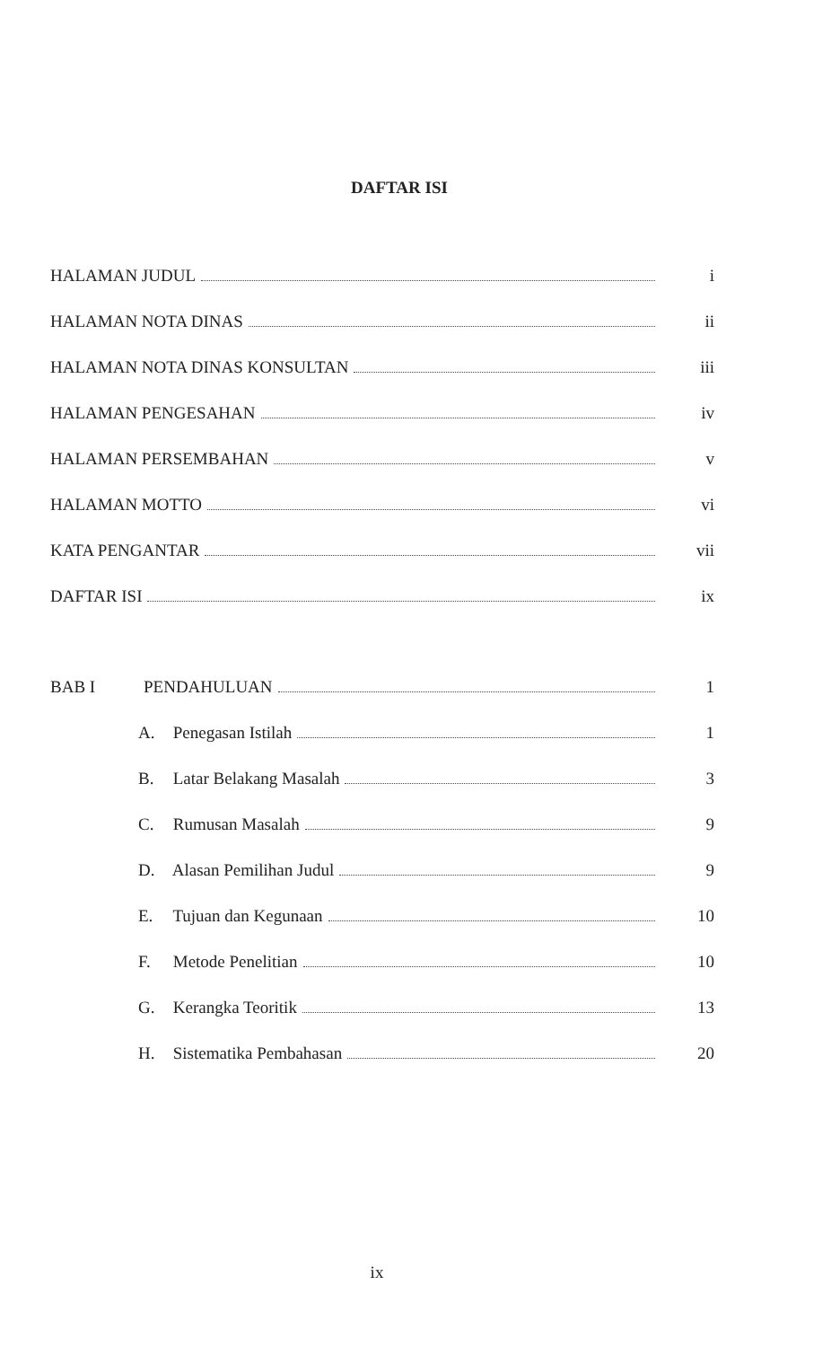DAFTAR ISI
HALAMAN JUDUL i
HALAMAN NOTA DINAS ii
HALAMAN NOTA DINAS KONSULTAN iii
HALAMAN PENGESAHAN iv
HALAMAN PERSEMBAHAN v
HALAMAN MOTTO vi
KATA PENGANTAR vii
DAFTAR ISI ix
BAB I PENDAHULUAN 1
A. Penegasan Istilah 1
B. Latar Belakang Masalah 3
C. Rumusan Masalah 9
D. Alasan Pemilihan Judul 9
E. Tujuan dan Kegunaan 10
F. Metode Penelitian 10
G. Kerangka Teoritik 13
H. Sistematika Pembahasan 20
ix